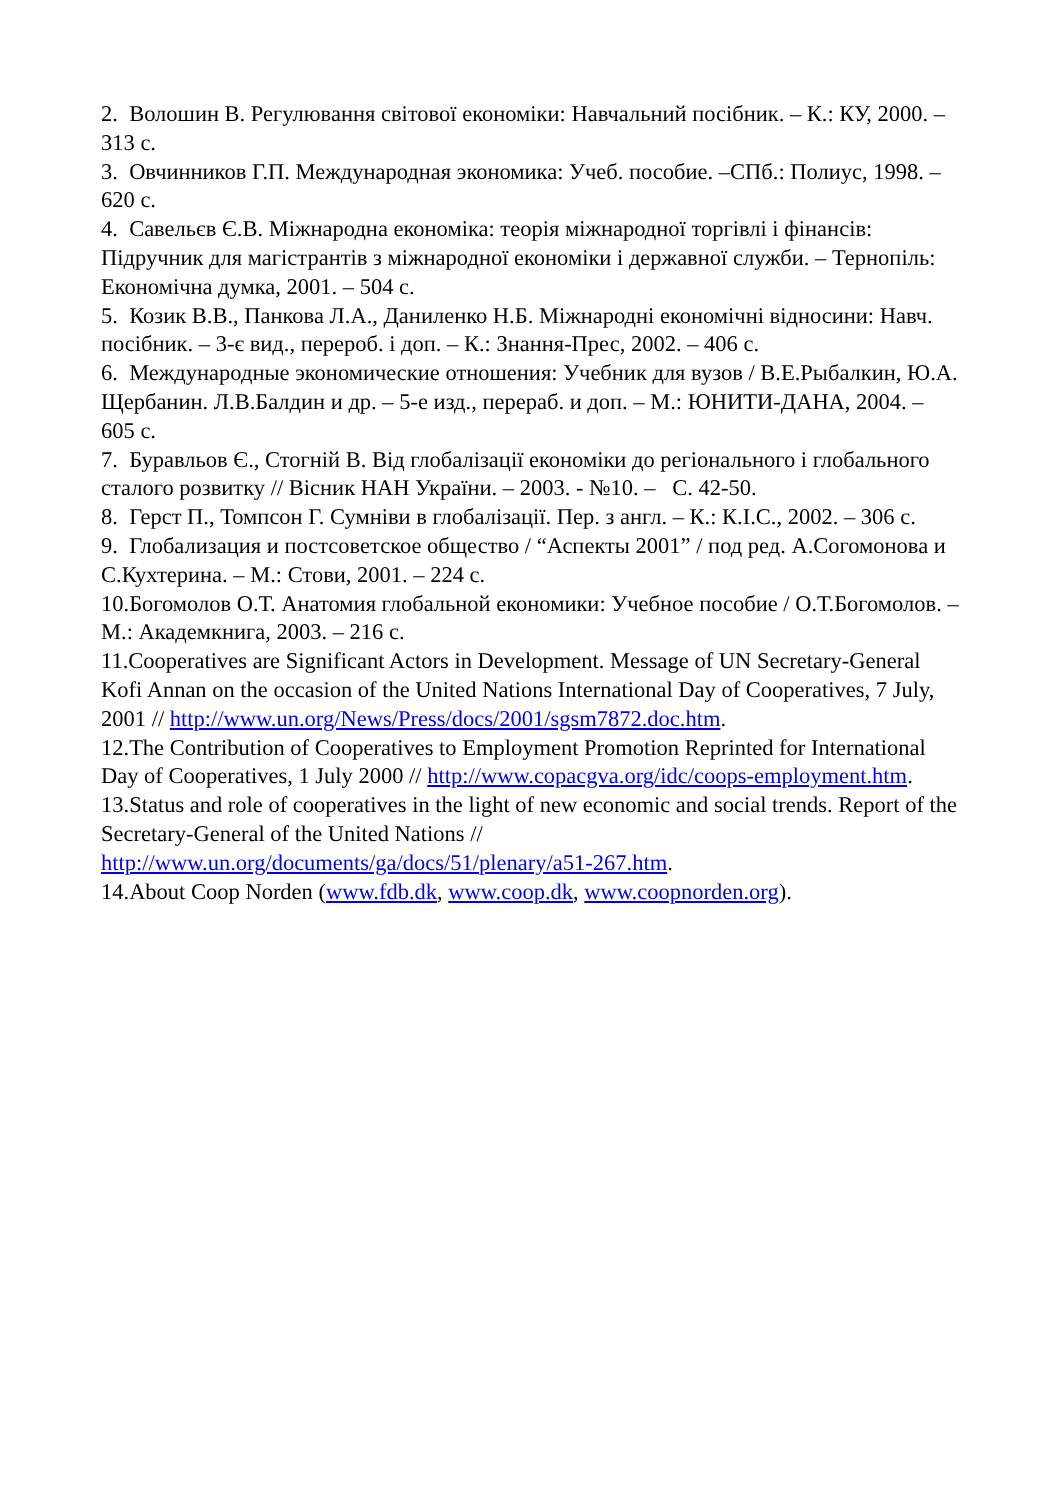2. Волошин В. Регулювання світової економіки: Навчальний посібник. – К.: КУ, 2000. – 313 с.
3. Овчинников Г.П. Международная экономика: Учеб. пособие. –СПб.: Полиус, 1998. – 620 с.
4. Савельєв Є.В. Міжнародна економіка: теорія міжнародної торгівлі і фінансів: Підручник для магістрантів з міжнародної економіки і державної служби. – Тернопіль: Економічна думка, 2001. – 504 с.
5. Козик В.В., Панкова Л.А., Даниленко Н.Б. Міжнародні економічні відносини: Навч. посібник. – 3-є вид., перероб. і доп. – К.: Знання-Прес, 2002. – 406 с.
6. Международные экономические отношения: Учебник для вузов / В.Е.Рыбалкин, Ю.А. Щербанин. Л.В.Балдин и др. – 5-е изд., перераб. и доп. – М.: ЮНИТИ-ДАНА, 2004. – 605 с.
7. Буравльов Є., Стогній В. Від глобалізації економіки до регіонального і глобального сталого розвитку // Вісник НАН України. – 2003. - №10. – С. 42-50.
8. Герст П., Томпсон Г. Сумніви в глобалізації. Пер. з англ. – К.: К.І.С., 2002. – 306 с.
9. Глобализация и постсоветское общество / “Аспекты 2001” / под ред. А.Согомонова и С.Кухтерина. – М.: Стови, 2001. – 224 с.
10.Богомолов О.Т. Анатомия глобальной економики: Учебное пособие / О.Т.Богомолов. – М.: Академкнига, 2003. – 216 с.
11.Cooperatives are Significant Actors in Development. Message of UN Secretary-General Kofi Annan on the occasion of the United Nations International Day of Cooperatives, 7 July, 2001 // http://www.un.org/News/Press/docs/2001/sgsm7872.doc.htm.
12.The Contribution of Cooperatives to Employment Promotion Reprinted for International Day of Cooperatives, 1 July 2000 // http://www.copacgva.org/idc/coops-employment.htm.
13.Status and role of cooperatives in the light of new economic and social trends. Report of the Secretary-General of the United Nations // http://www.un.org/documents/ga/docs/51/plenary/a51-267.htm.
14.About Coop Norden (www.fdb.dk, www.coop.dk, www.coopnorden.org).